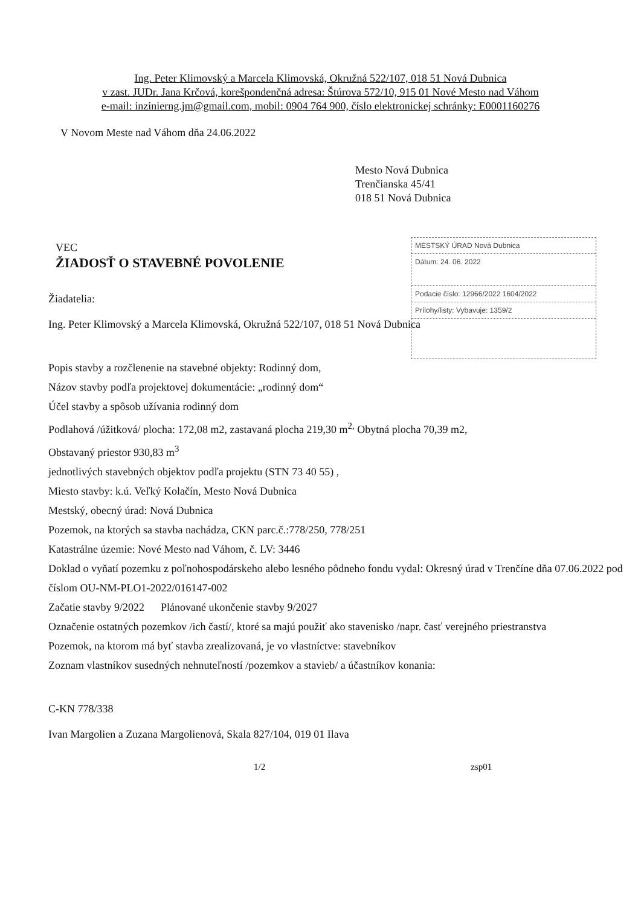Ing. Peter Klimovský a Marcela Klimovská, Okružná 522/107, 018 51 Nová Dubnica
v zast. JUDr. Jana Krčová, korešpondenčná adresa: Štúrova 572/10, 915 01 Nové Mesto nad Váhom
e-mail: inzinierng.jm@gmail.com, mobil: 0904 764 900, číslo elektronickej schránky: E0001160276
V Novom Meste nad Váhom dňa 24.06.2022
Mesto Nová Dubnica
Trenčianska 45/41
018 51 Nová Dubnica
MESTSKÝ ÚRAD Nová Dubnica
Dátum: 24. 06. 2022
Podacie číslo: 12966/2022 1604/2022
Prílohy/listy: Vybavuje: 1359/2
VEC
ŽIADOSŤ O STAVEBNÉ POVOLENIE
Žiadatelia:
Ing. Peter Klimovský a Marcela Klimovská, Okružná 522/107, 018 51 Nová Dubnica
Popis stavby a rozčlenenie na stavebné objekty: Rodinný dom,
Názov stavby podľa projektovej dokumentácie: „rodinný dom“
Účel stavby a spôsob užívania rodinný dom
Podlahová /úžitková/ plocha: 172,08 m2, zastavaná plocha 219,30 m<sup>2,</sup> Obytná plocha 70,39 m2,
Obstavaný priestor 930,83 m<sup>3</sup>
jednotlivých stavebných objektov podľa projektu (STN 73 40 55) ,
Miesto stavby: k.ú. Veľký Kolačín, Mesto Nová Dubnica
Mestský, obecný úrad: Nová Dubnica
Pozemok, na ktorých sa stavba nachádza, CKN parc.č.:778/250, 778/251
Katastrálne územie: Nové Mesto nad Váhom, č. LV: 3446
Doklad o vyňatí pozemku z poľnohospodárskeho alebo lesného pôdneho fondu vydal: Okresný úrad v Trenčíne dňa 07.06.2022 pod číslom OU-NM-PLO1-2022/016147-002
Začatie stavby 9/2022 Plánované ukončenie stavby 9/2027
Označenie ostatných pozemkov /ich častí/, ktoré sa majú použiť ako stavenisko /napr. časť verejného priestranstva
Pozemok, na ktorom má byť stavba zrealizovaná, je vo vlastníctve: stavebníkov
Zoznam vlastníkov susedných nehnuteľností /pozemkov a stavieb/ a účastníkov konania:
C-KN 778/338
Ivan Margolien a Zuzana Margolienová, Skala 827/104, 019 01 Ilava
1/2 zsp01